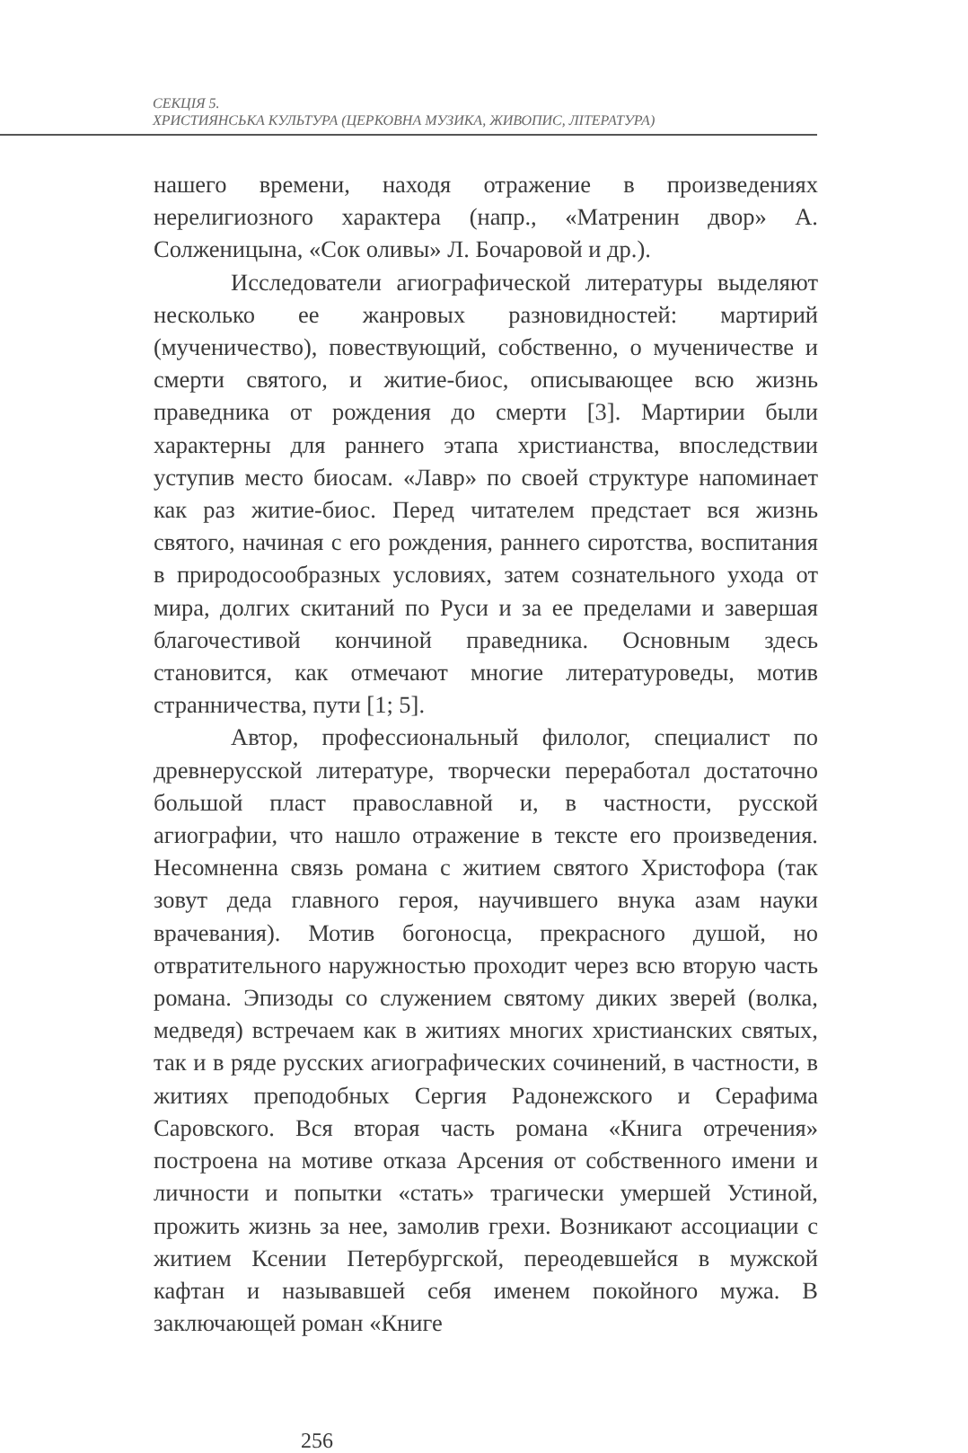СЕКЦІЯ 5.
ХРИСТИЯНСЬКА КУЛЬТУРА (ЦЕРКОВНА МУЗИКА, ЖИВОПИС, ЛІТЕРАТУРА)
нашего времени, находя отражение в произведениях нерелигиозного характера (напр., «Матренин двор» А. Солженицына, «Сок оливы» Л. Бочаровой и др.).
Исследователи агиографической литературы выделяют несколько ее жанровых разновидностей: мартирий (мученичество), повествующий, собственно, о мученичестве и смерти святого, и житие-биос, описывающее всю жизнь праведника от рождения до смерти [3]. Мартирии были характерны для раннего этапа христианства, впоследствии уступив место биосам. «Лавр» по своей структуре напоминает как раз житие-биос. Перед читателем предстает вся жизнь святого, начиная с его рождения, раннего сиротства, воспитания в природосообразных условиях, затем сознательного ухода от мира, долгих скитаний по Руси и за ее пределами и завершая благочестивой кончиной праведника. Основным здесь становится, как отмечают многие литературоведы, мотив странничества, пути [1; 5].
Автор, профессиональный филолог, специалист по древнерусской литературе, творчески переработал достаточно большой пласт православной и, в частности, русской агиографии, что нашло отражение в тексте его произведения. Несомненна связь романа с житием святого Христофора (так зовут деда главного героя, научившего внука азам науки врачевания). Мотив богоносца, прекрасного душой, но отвратительного наружностью проходит через всю вторую часть романа. Эпизоды со служением святому диких зверей (волка, медведя) встречаем как в житиях многих христианских святых, так и в ряде русских агиографических сочинений, в частности, в житиях преподобных Сергия Радонежского и Серафима Саровского. Вся вторая часть романа «Книга отречения» построена на мотиве отказа Арсения от собственного имени и личности и попытки «стать» трагически умершей Устиной, прожить жизнь за нее, замолив грехи. Возникают ассоциации с житием Ксении Петербургской, переодевшейся в мужской кафтан и называвшей себя именем покойного мужа. В заключающей роман «Книге
256